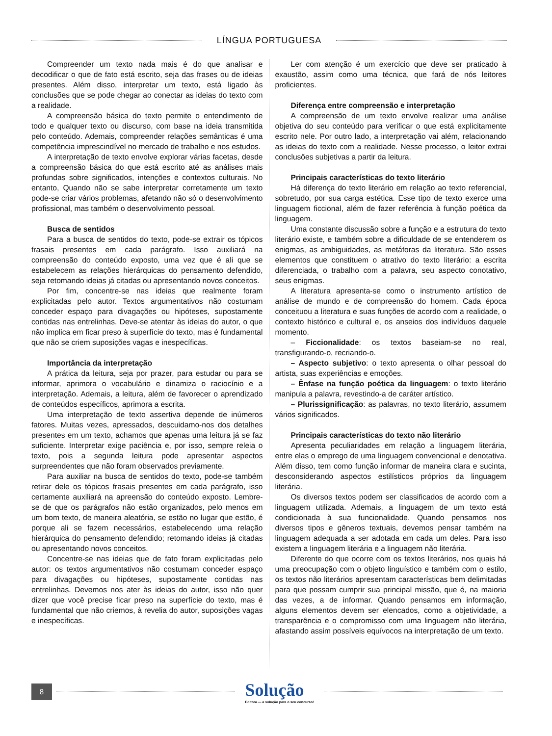LÍNGUA PORTUGUESA
Compreender um texto nada mais é do que analisar e decodificar o que de fato está escrito, seja das frases ou de ideias presentes. Além disso, interpretar um texto, está ligado às conclusões que se pode chegar ao conectar as ideias do texto com a realidade.
A compreensão básica do texto permite o entendimento de todo e qualquer texto ou discurso, com base na ideia transmitida pelo conteúdo. Ademais, compreender relações semânticas é uma competência imprescindível no mercado de trabalho e nos estudos.
A interpretação de texto envolve explorar várias facetas, desde a compreensão básica do que está escrito até as análises mais profundas sobre significados, intenções e contextos culturais. No entanto, Quando não se sabe interpretar corretamente um texto pode-se criar vários problemas, afetando não só o desenvolvimento profissional, mas também o desenvolvimento pessoal.
Busca de sentidos
Para a busca de sentidos do texto, pode-se extrair os tópicos frasais presentes em cada parágrafo. Isso auxiliará na compreensão do conteúdo exposto, uma vez que é ali que se estabelecem as relações hierárquicas do pensamento defendido, seja retomando ideias já citadas ou apresentando novos conceitos.
Por fim, concentre-se nas ideias que realmente foram explicitadas pelo autor. Textos argumentativos não costumam conceder espaço para divagações ou hipóteses, supostamente contidas nas entrelinhas. Deve-se atentar às ideias do autor, o que não implica em ficar preso à superfície do texto, mas é fundamental que não se criem suposições vagas e inespecíficas.
Importância da interpretação
A prática da leitura, seja por prazer, para estudar ou para se informar, aprimora o vocabulário e dinamiza o raciocínio e a interpretação. Ademais, a leitura, além de favorecer o aprendizado de conteúdos específicos, aprimora a escrita.
Uma interpretação de texto assertiva depende de inúmeros fatores. Muitas vezes, apressados, descuidamo-nos dos detalhes presentes em um texto, achamos que apenas uma leitura já se faz suficiente. Interpretar exige paciência e, por isso, sempre releia o texto, pois a segunda leitura pode apresentar aspectos surpreendentes que não foram observados previamente.
Para auxiliar na busca de sentidos do texto, pode-se também retirar dele os tópicos frasais presentes em cada parágrafo, isso certamente auxiliará na apreensão do conteúdo exposto. Lembre-se de que os parágrafos não estão organizados, pelo menos em um bom texto, de maneira aleatória, se estão no lugar que estão, é porque ali se fazem necessários, estabelecendo uma relação hierárquica do pensamento defendido; retomando ideias já citadas ou apresentando novos conceitos.
Concentre-se nas ideias que de fato foram explicitadas pelo autor: os textos argumentativos não costumam conceder espaço para divagações ou hipóteses, supostamente contidas nas entrelinhas. Devemos nos ater às ideias do autor, isso não quer dizer que você precise ficar preso na superfície do texto, mas é fundamental que não criemos, à revelia do autor, suposições vagas e inespecíficas.
Ler com atenção é um exercício que deve ser praticado à exaustão, assim como uma técnica, que fará de nós leitores proficientes.
Diferença entre compreensão e interpretação
A compreensão de um texto envolve realizar uma análise objetiva do seu conteúdo para verificar o que está explicitamente escrito nele. Por outro lado, a interpretação vai além, relacionando as ideias do texto com a realidade. Nesse processo, o leitor extrai conclusões subjetivas a partir da leitura.
Principais características do texto literário
Há diferença do texto literário em relação ao texto referencial, sobretudo, por sua carga estética. Esse tipo de texto exerce uma linguagem ficcional, além de fazer referência à função poética da linguagem.
Uma constante discussão sobre a função e a estrutura do texto literário existe, e também sobre a dificuldade de se entenderem os enigmas, as ambiguidades, as metáforas da literatura. São esses elementos que constituem o atrativo do texto literário: a escrita diferenciada, o trabalho com a palavra, seu aspecto conotativo, seus enigmas.
A literatura apresenta-se como o instrumento artístico de análise de mundo e de compreensão do homem. Cada época conceituou a literatura e suas funções de acordo com a realidade, o contexto histórico e cultural e, os anseios dos indivíduos daquele momento.
– Ficcionalidade: os textos baseiam-se no real, transfigurando-o, recriando-o.
– Aspecto subjetivo: o texto apresenta o olhar pessoal do artista, suas experiências e emoções.
– Ênfase na função poética da linguagem: o texto literário manipula a palavra, revestindo-a de caráter artístico.
– Plurissignificação: as palavras, no texto literário, assumem vários significados.
Principais características do texto não literário
Apresenta peculiaridades em relação a linguagem literária, entre elas o emprego de uma linguagem convencional e denotativa. Além disso, tem como função informar de maneira clara e sucinta, desconsiderando aspectos estilísticos próprios da linguagem literária.
Os diversos textos podem ser classificados de acordo com a linguagem utilizada. Ademais, a linguagem de um texto está condicionada à sua funcionalidade. Quando pensamos nos diversos tipos e gêneros textuais, devemos pensar também na linguagem adequada a ser adotada em cada um deles. Para isso existem a linguagem literária e a linguagem não literária.
Diferente do que ocorre com os textos literários, nos quais há uma preocupação com o objeto linguístico e também com o estilo, os textos não literários apresentam características bem delimitadas para que possam cumprir sua principal missão, que é, na maioria das vezes, a de informar. Quando pensamos em informação, alguns elementos devem ser elencados, como a objetividade, a transparência e o compromisso com uma linguagem não literária, afastando assim possíveis equívocos na interpretação de um texto.
8
Solução
Editora — a solução para o seu concurso!